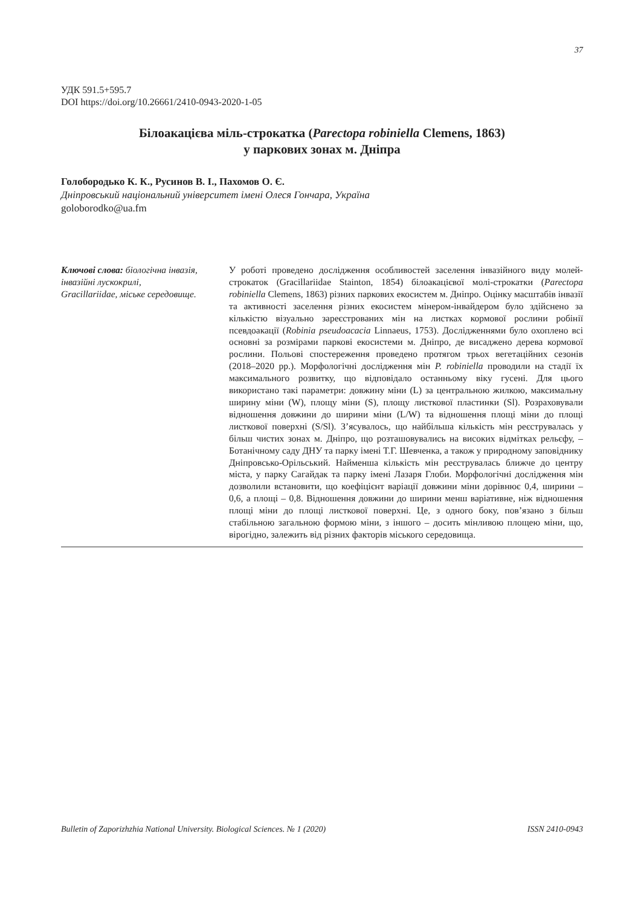37
УДК 591.5+595.7
DOI https://doi.org/10.26661/2410-0943-2020-1-05
Білоакацієва міль-строкатка (Parectopa robiniella Clemens, 1863)
у паркових зонах м. Дніпра
Голобородько К. К., Русинов В. І., Пахомов О. Є.
Дніпровський національний університет імені Олеся Гончара, Україна
goloborodko@ua.fm
Ключові слова: біологічна інвазія, інвазійні лускокрилі, Gracillariidae, міське середовище.
У роботі проведено дослідження особливостей заселення інвазійного виду молей-строкаток (Gracillariidae Stainton, 1854) білоакацієвої молі-строкатки (Parectopa robiniella Clemens, 1863) різних паркових екосистем м. Дніпро. Оцінку масштабів інвазії та активності заселення різних екосистем мінером-інвайдером було здійснено за кількістю візуально зареєстрованих мін на листках кормової рослини робінії псевдоакації (Robinia pseudoacacia Linnaeus, 1753). Дослідженнями було охоплено всі основні за розмірами паркові екосистеми м. Дніпро, де висаджено дерева кормової рослини. Польові спостереження проведено протягом трьох вегетаційних сезонів (2018–2020 рр.). Морфологічні дослідження мін P. robiniella проводили на стадії їх максимального розвитку, що відповідало останньому віку гусені. Для цього використано такі параметри: довжину міни (L) за центральною жилкою, максимальну ширину міни (W), площу міни (S), площу листкової пластинки (Sl). Розраховували відношення довжини до ширини міни (L/W) та відношення площі міни до площі листкової поверхні (S/Sl). З’ясувалось, що найбільша кількість мін реєструвалась у більш чистих зонах м. Дніпро, що розташовувались на високих відмітках рельєфу, – Ботанічному саду ДНУ та парку імені Т.Г. Шевченка, а також у природному заповіднику Дніпровсько-Орільський. Найменша кількість мін реєструвалась ближче до центру міста, у парку Сагайдак та парку імені Лазаря Глоби. Морфологічні дослідження мін дозволили встановити, що коефіцієнт варіації довжини міни дорівнює 0,4, ширини – 0,6, а площі – 0,8. Відношення довжини до ширини менш варіативне, ніж відношення площі міни до площі листкової поверхні. Це, з одного боку, пов’язано з більш стабільною загальною формою міни, з іншого – досить мінливою площею міни, що, вірогідно, залежить від різних факторів міського середовища.
Bulletin of Zaporizhzhia National University. Biological Sciences. № 1 (2020) ISSN 2410-0943